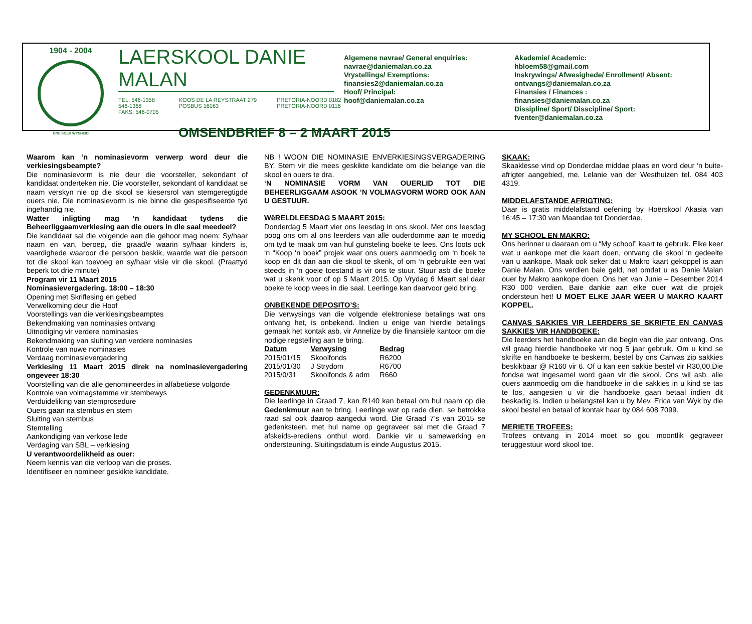1904 - 2004
ONS SOEK WYSHEID
LAERSKOOL DANIE MALAN
TEL: 546-1358
546-1368
FAKS: 546-0705
KOOS DE LA REYSTRAAT 279
POSBUS 16163
PRETORIA-NOORD 0182
PRETORIA-NOORD 0116
OMSENDBRIEF 8 – 2 MAART 2015
Algemene navrae/ General enquiries:
navrae@daniemalan.co.za
Vrystellings/ Exemptions:
finansies2@daniemalan.co.za
Hoof/ Principal:
hoof@daniemalan.co.za
Akademie/ Academic:
hbloem58@gmail.com
Inskrywings/ Afwesighede/ Enrollment/ Absent:
ontvangs@daniemalan.co.za
Finansies / Finances :
finansies@daniemalan.co.za
Dissipline/ Sport/ Disscipline/ Sport:
fventer@daniemalan.co.za
Waarom kan ‘n nominasievorm verwerp word deur die verkiesingsbeampte?
Die nominasievorm is nie deur die voorsteller, sekondant of kandidaat onderteken nie. Die voorsteller, sekondant of kandidaat se naam verskyn nie op die skool se kiesersrol van stemgeregtigde ouers nie. Die nominasievorm is nie binne die gespesifiseerde tyd ingehandig nie.
Watter inligting mag ‘n kandidaat tydens die Beheerliggaamverkiesing aan die ouers in die saal meedeel?
Die kandidaat sal die volgende aan die gehoor mag noem: Sy/haar naam en van, beroep, die graad/e waarin sy/haar kinders is, vaardighede waaroor die persoon beskik, waarde wat die persoon tot die skool kan toevoeg en sy/haar visie vir die skool. (Praattyd beperk tot drie minute)
Program vir 11 Maart 2015
Nominasievergadering. 18:00 – 18:30
Opening met Skriflesing en gebed
Verwelkoming deur die Hoof
Voorstellings van die verkiesingsbeamptes
Bekendmaking van nominasies ontvang
Uitnodiging vir verdere nominasies
Bekendmaking van sluiting van verdere nominasies
Kontrole van nuwe nominasies
Verdaag nominasievergadering
Verkiesing 11 Maart 2015 direk na nominasievergadering ongeveer 18:30
Voorstelling van die alle genomineerdes in alfabetiese volgorde
Kontrole van volmagstemme vir stembewys
Verduideliking van stemprosedure
Ouers gaan na stembus en stem
Sluiting van stembus
Stemtelling
Aankondiging van verkose lede
Verdaging van SBL – verkiesing
U verantwoordelikheid as ouer:
Neem kennis van die verloop van die proses.
Identifiseer en nomineer geskikte kandidate.
NB ! WOON DIE NOMINASIE ENVERKIESINGSVERGADERING BY. Stem vir die mees geskikte kandidate om die belange van die skool en ouers te dra.
‘N NOMINASIE VORM VAN OUERLID TOT DIE BEHEERLIGGAAM ASOOK ’N VOLMAGVORM WORD OOK AAN U GESTUUR.
WêRELDLEESDAG 5 MAART 2015:
Donderdag 5 Maart vier ons leesdag in ons skool. Met ons leesdag poog ons om al ons leerders van alle ouderdomme aan te moedig om tyd te maak om van hul gunsteling boeke te lees. Ons loots ook ‘n “Koop ‘n boek” projek waar ons ouers aanmoedig om ‘n boek te koop en dit dan aan die skool te skenk, of om ‘n gebruikte een wat steeds in ‘n goeie toestand is vir ons te stuur. Stuur asb die boeke wat u skenk voor of op 5 Maart 2015. Op Vrydag 6 Maart sal daar boeke te koop wees in die saal. Leerlinge kan daarvoor geld bring.
ONBEKENDE DEPOSITO’S:
Die verwysings van die volgende elektroniese betalings wat ons ontvang het, is onbekend. Indien u enige van hierdie betalings gemaak het kontak asb. vir Annelize by die finansiële kantoor om die nodige regstelling aan te bring.
| Datum | Verwysing | Bedrag |
| --- | --- | --- |
| 2015/01/15 | Skoolfonds | R6200 |
| 2015/01/30 | J Strydom | R6700 |
| 2015/0/31 | Skoolfonds & adm | R660 |
GEDENKMUUR:
Die leerlinge in Graad 7, kan R140 kan betaal om hul naam op die Gedenkmuur aan te bring. Leerlinge wat op rade dien, se betrokke raad sal ook daarop aangedui word. Die Graad 7’s van 2015 se gedenksteen, met hul name op gegraveer sal met die Graad 7 afskeids-erediens onthul word. Dankie vir u samewerking en ondersteuning. Sluitingsdatum is einde Augustus 2015.
SKAAK:
Skaaklesse vind op Donderdae middae plaas en word deur ‘n buite-afrigter aangebied, me. Lelanie van der Westhuizen tel. 084 403 4319.
MIDDELAFSTANDE AFRIGTING:
Daar is gratis middelafstand oefening by Hoërskool Akasia van 16:45 – 17:30 van Maandae tot Donderdae.
MY SCHOOL EN MAKRO:
Ons herinner u daaraan om u “My school” kaart te gebruik. Elke keer wat u aankope met die kaart doen, ontvang die skool ‘n gedeelte van u aankope. Maak ook seker dat u Makro kaart gekoppel is aan Danie Malan. Ons verdien baie geld, net omdat u as Danie Malan ouer by Makro aankope doen. Ons het van Junie – Desember 2014 R30 000 verdien. Baie dankie aan elke ouer wat die projek ondersteun het! U MOET ELKE JAAR WEER U MAKRO KAART KOPPEL.
CANVAS SAKKIES VIR LEERDERS SE SKRIFTE EN CANVAS SAKKIES VIR HANDBOEKE:
Die leerders het handboeke aan die begin van die jaar ontvang. Ons wil graag hierdie handboeke vir nog 5 jaar gebruik. Om u kind se skrifte en handboeke te beskerm, bestel by ons Canvas zip sakkies beskikbaar @ R160 vir 6. Of u kan een sakkie bestel vir R30,00.Die fondse wat ingesamel word gaan vir die skool. Ons wil asb. alle ouers aanmoedig om die handboeke in die sakkies in u kind se tas te los, aangesien u vir die handboeke gaan betaal indien dit beskadig is. Indien u belangstel kan u by Mev. Erica van Wyk by die skool bestel en betaal of kontak haar by 084 608 7099.
MERIETE TROFEES:
Trofees ontvang in 2014 moet so gou moontlik gegraveer teruggestuur word skool toe.